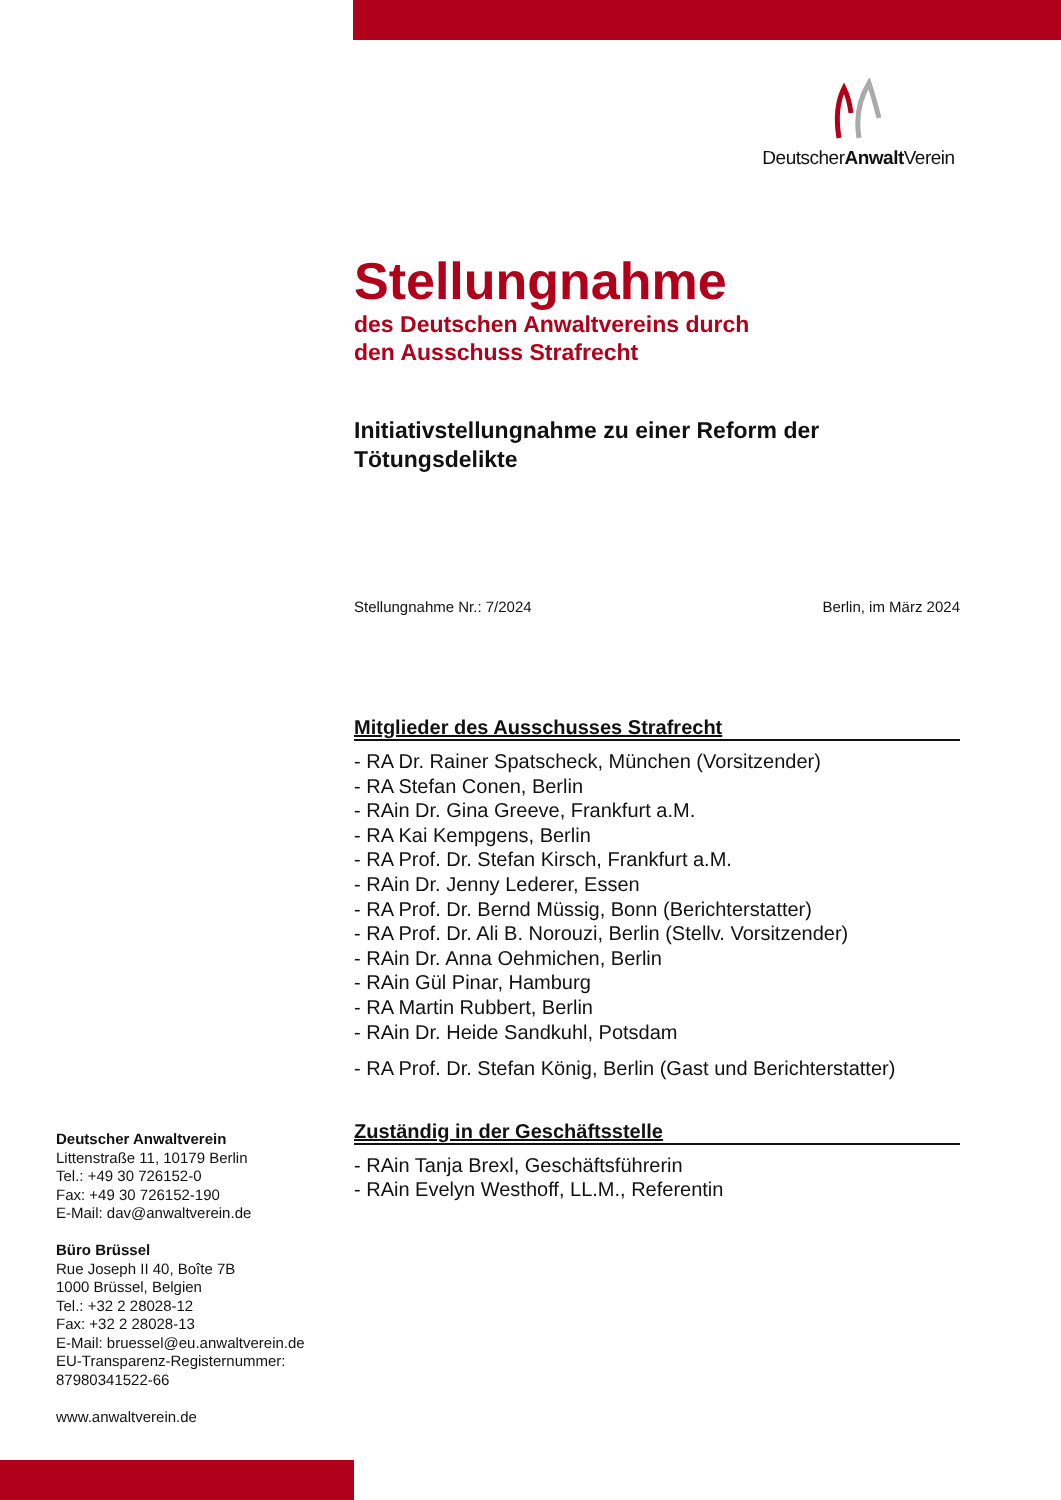DeutscherAnwalt Verein
Stellungnahme
des Deutschen Anwaltvereins durch
den Ausschuss Strafrecht
Initiativstellungnahme zu einer Reform der Tötungsdelikte
Stellungnahme Nr.: 7/2024 Berlin, im März 2024
Mitglieder des Ausschusses Strafrecht
- RA Dr. Rainer Spatscheck, München (Vorsitzender)
- RA Stefan Conen, Berlin
- RAin Dr. Gina Greeve, Frankfurt a.M.
- RA Kai Kempgens, Berlin
- RA Prof. Dr. Stefan Kirsch, Frankfurt a.M.
- RAin Dr. Jenny Lederer, Essen
- RA Prof. Dr. Bernd Müssig, Bonn (Berichterstatter)
- RA Prof. Dr. Ali B. Norouzi, Berlin (Stellv. Vorsitzender)
- RAin Dr. Anna Oehmichen, Berlin
- RAin Gül Pinar, Hamburg
- RA Martin Rubbert, Berlin
- RAin Dr. Heide Sandkuhl, Potsdam
- RA Prof. Dr. Stefan König, Berlin (Gast und Berichterstatter)
Zuständig in der Geschäftsstelle
- RAin Tanja Brexl, Geschäftsführerin
- RAin Evelyn Westhoff, LL.M., Referentin
Deutscher Anwaltverein
Littenstraße 11, 10179 Berlin
Tel.: +49 30 726152-0
Fax: +49 30 726152-190
E-Mail: dav@anwaltverein.de
Büro Brüssel
Rue Joseph II 40, Boîte 7B
1000 Brüssel, Belgien
Tel.: +32 2 28028-12
Fax: +32 2 28028-13
E-Mail: bruessel@eu.anwaltverein.de
EU-Transparenz-Registernummer:
87980341522-66
www.anwaltverein.de